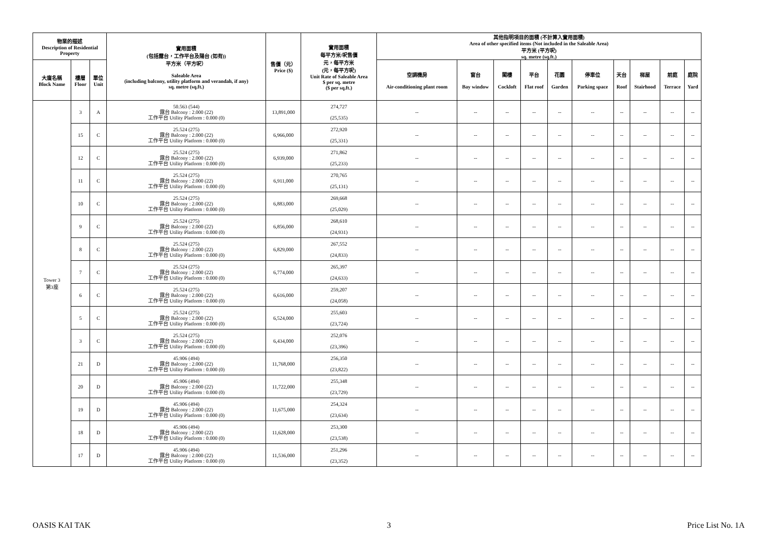| 物業的描述 Description of Residential Property | | | 實用面積 (包括露台，工作平台及陽台 (如有)) 平方米（平方呎） Saleable Area (including balcony, utility platform and verandah, if any) sq. metre (sq.ft.) | 售價（元） Price ($) | 實用面積 每平方米/呎售價 元，每平方米 (元，每平方呎) Unit Rate of Saleable Area $ per sq. metre ($ per sq.ft.) | 其他指明項目的面積 (不計算入實用面積) Area of other specified items (Not included in the Saleable Area) 平方米 (平方呎) sq. metre (sq.ft.) | | | | | | | | | |
| --- | --- | --- | --- | --- | --- | --- | --- | --- | --- | --- | --- | --- | --- | --- | --- |
| 大廈名稱 Block Name | 樓層 Floor | 單位 Unit | | | | 空調機房 Air-conditioning plant room | 窗台 Bay window | 閣樓 Cockloft | 平台 Flat roof | 花園 Garden | 停車位 Parking space | 天台 Roof | 梯屋 Stairhood | 前庭 Terrace | 庭院 Yard |
| Tower 3 第3座 | 3 | A | 50.563 (544) 露台 Balcony : 2.000 (22) 工作平台 Utility Platform : 0.000 (0) | 13,891,000 | 274,727 (25,535) | -- | -- | -- | -- | -- | -- | -- | -- | -- | -- |
| | 15 | C | 25.524 (275) 露台 Balcony : 2.000 (22) 工作平台 Utility Platform : 0.000 (0) | 6,966,000 | 272,920 (25,331) | -- | -- | -- | -- | -- | -- | -- | -- | -- | -- |
| | 12 | C | 25.524 (275) 露台 Balcony : 2.000 (22) 工作平台 Utility Platform : 0.000 (0) | 6,939,000 | 271,862 (25,233) | -- | -- | -- | -- | -- | -- | -- | -- | -- | -- |
| | 11 | C | 25.524 (275) 露台 Balcony : 2.000 (22) 工作平台 Utility Platform : 0.000 (0) | 6,911,000 | 270,765 (25,131) | -- | -- | -- | -- | -- | -- | -- | -- | -- | -- |
| | 10 | C | 25.524 (275) 露台 Balcony : 2.000 (22) 工作平台 Utility Platform : 0.000 (0) | 6,883,000 | 269,668 (25,029) | -- | -- | -- | -- | -- | -- | -- | -- | -- | -- |
| | 9 | C | 25.524 (275) 露台 Balcony : 2.000 (22) 工作平台 Utility Platform : 0.000 (0) | 6,856,000 | 268,610 (24,931) | -- | -- | -- | -- | -- | -- | -- | -- | -- | -- |
| | 8 | C | 25.524 (275) 露台 Balcony : 2.000 (22) 工作平台 Utility Platform : 0.000 (0) | 6,829,000 | 267,552 (24,833) | -- | -- | -- | -- | -- | -- | -- | -- | -- | -- |
| | 7 | C | 25.524 (275) 露台 Balcony : 2.000 (22) 工作平台 Utility Platform : 0.000 (0) | 6,774,000 | 265,397 (24,633) | -- | -- | -- | -- | -- | -- | -- | -- | -- | -- |
| | 6 | C | 25.524 (275) 露台 Balcony : 2.000 (22) 工作平台 Utility Platform : 0.000 (0) | 6,616,000 | 259,207 (24,058) | -- | -- | -- | -- | -- | -- | -- | -- | -- | -- |
| | 5 | C | 25.524 (275) 露台 Balcony : 2.000 (22) 工作平台 Utility Platform : 0.000 (0) | 6,524,000 | 255,603 (23,724) | -- | -- | -- | -- | -- | -- | -- | -- | -- | -- |
| | 3 | C | 25.524 (275) 露台 Balcony : 2.000 (22) 工作平台 Utility Platform : 0.000 (0) | 6,434,000 | 252,076 (23,396) | -- | -- | -- | -- | -- | -- | -- | -- | -- | -- |
| | 21 | D | 45.906 (494) 露台 Balcony : 2.000 (22) 工作平台 Utility Platform : 0.000 (0) | 11,768,000 | 256,350 (23,822) | -- | -- | -- | -- | -- | -- | -- | -- | -- | -- |
| | 20 | D | 45.906 (494) 露台 Balcony : 2.000 (22) 工作平台 Utility Platform : 0.000 (0) | 11,722,000 | 255,348 (23,729) | -- | -- | -- | -- | -- | -- | -- | -- | -- | -- |
| | 19 | D | 45.906 (494) 露台 Balcony : 2.000 (22) 工作平台 Utility Platform : 0.000 (0) | 11,675,000 | 254,324 (23,634) | -- | -- | -- | -- | -- | -- | -- | -- | -- | -- |
| | 18 | D | 45.906 (494) 露台 Balcony : 2.000 (22) 工作平台 Utility Platform : 0.000 (0) | 11,628,000 | 253,300 (23,538) | -- | -- | -- | -- | -- | -- | -- | -- | -- | -- |
| | 17 | D | 45.906 (494) 露台 Balcony : 2.000 (22) 工作平台 Utility Platform : 0.000 (0) | 11,536,000 | 251,296 (23,352) | -- | -- | -- | -- | -- | -- | -- | -- | -- | -- |
OASIS KAI TAK 3 Price List No. 1A